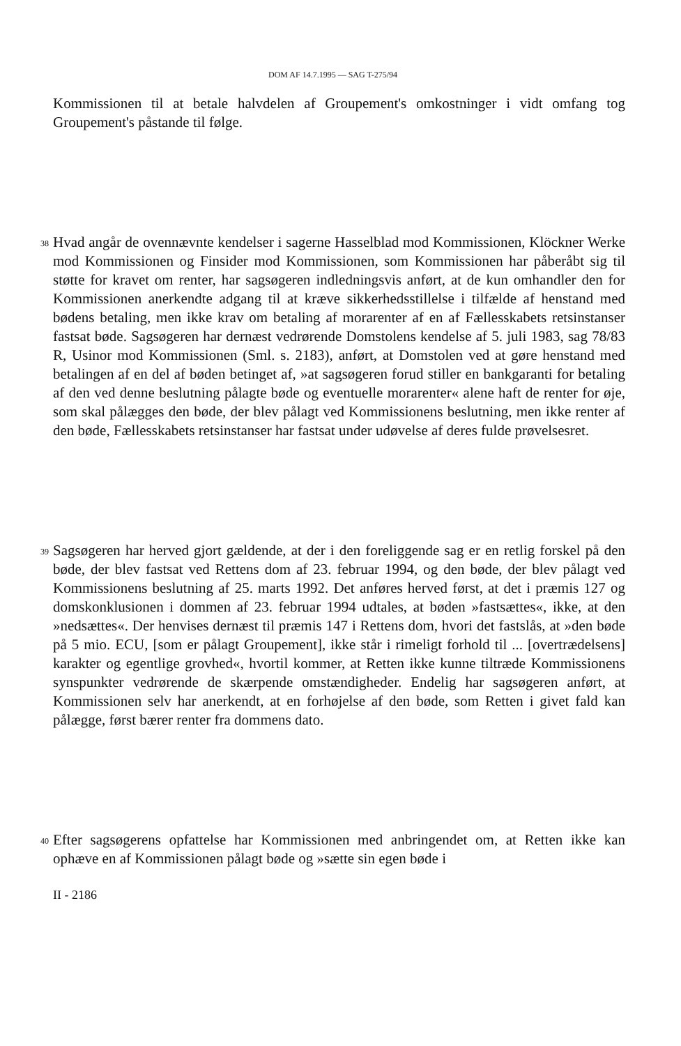DOM AF 14.7.1995 — SAG T-275/94
Kommissionen til at betale halvdelen af Groupement's omkostninger i vidt omfang tog Groupement's påstande til følge.
38
Hvad angår de ovennævnte kendelser i sagerne Hasselblad mod Kommissionen, Klöckner Werke mod Kommissionen og Finsider mod Kommissionen, som Kommissionen har påberåbt sig til støtte for kravet om renter, har sagsøgeren indledningsvis anført, at de kun omhandler den for Kommissionen anerkendte adgang til at kræve sikkerhedsstillelse i tilfælde af henstand med bødens betaling, men ikke krav om betaling af morarenter af en af Fællesskabets retsinstanser fastsat bøde. Sagsøgeren har dernæst vedrørende Domstolens kendelse af 5. juli 1983, sag 78/83 R, Usinor mod Kommissionen (Sml. s. 2183), anført, at Domstolen ved at gøre henstand med betalingen af en del af bøden betinget af, »at sagsøgeren forud stiller en bankgaranti for betaling af den ved denne beslutning pålagte bøde og eventuelle morarenter« alene haft de renter for øje, som skal pålægges den bøde, der blev pålagt ved Kommissionens beslutning, men ikke renter af den bøde, Fællesskabets retsinstanser har fastsat under udøvelse af deres fulde prøvelsesret.
39
Sagsøgeren har herved gjort gældende, at der i den foreliggende sag er en retlig forskel på den bøde, der blev fastsat ved Rettens dom af 23. februar 1994, og den bøde, der blev pålagt ved Kommissionens beslutning af 25. marts 1992. Det anføres herved først, at det i præmis 127 og domskonklusionen i dommen af 23. februar 1994 udtales, at bøden »fastsættes«, ikke, at den »nedsættes«. Der henvises dernæst til præmis 147 i Rettens dom, hvori det fastslås, at »den bøde på 5 mio. ECU, [som er pålagt Groupement], ikke står i rimeligt forhold til ... [overtrædelsens] karakter og egentlige grovhed«, hvortil kommer, at Retten ikke kunne tiltræde Kommissionens synspunkter vedrørende de skærpende omstændigheder. Endelig har sagsøgeren anført, at Kommissionen selv har anerkendt, at en forhøjelse af den bøde, som Retten i givet fald kan pålægge, først bærer renter fra dommens dato.
40
Efter sagsøgerens opfattelse har Kommissionen med anbringendet om, at Retten ikke kan ophæve en af Kommissionen pålagt bøde og »sætte sin egen bøde i
II - 2186